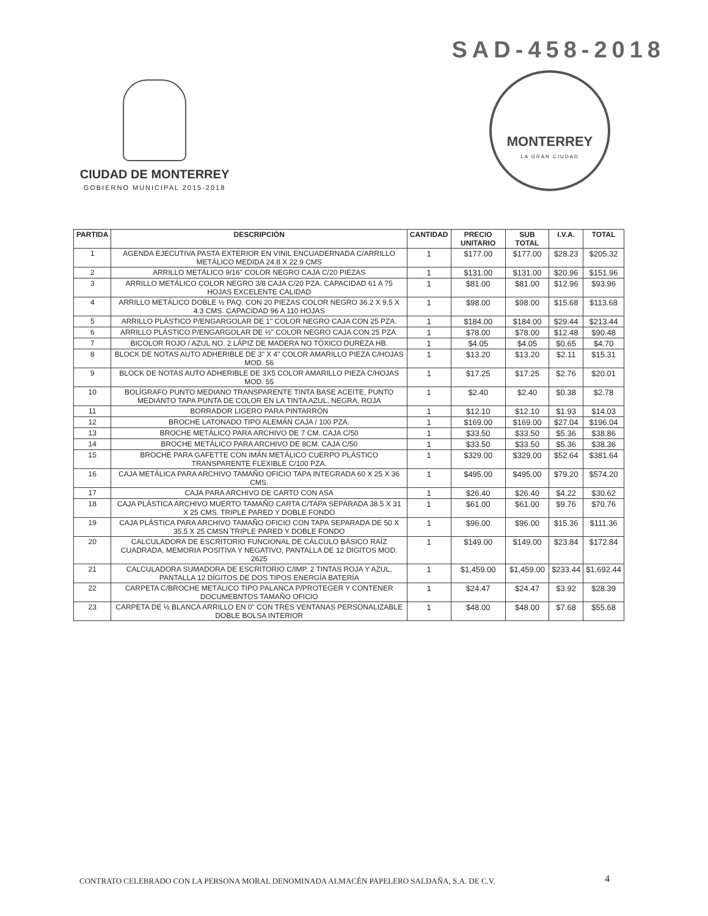SAD-458-2018
CIUDAD DE MONTERREY
GOBIERNO MUNICIPAL 2015-2018
MONTERREY
LA GRAN CIUDAD
| PARTIDA | DESCRIPCIÓN | CANTIDAD | PRECIO UNITARIO | SUB TOTAL | I.V.A. | TOTAL |
| --- | --- | --- | --- | --- | --- | --- |
| 1 | AGENDA EJECUTIVA PASTA EXTERIOR EN VINIL ENCUADERNADA C/ARRILLO METÁLICO MEDIDA 24.8 X 22.9 CMS | 1 | $177.00 | $177.00 | $28.23 | $205.32 |
| 2 | ARRILLO METÁLICO 9/16" COLOR NEGRO CAJA C/20 PIEZAS | 1 | $131.00 | $131.00 | $20.96 | $151.96 |
| 3 | ARRILLO METÁLICO COLOR NEGRO 3/8 CAJA C/20 PZA. CAPACIDAD 61 A 75 HOJAS EXCELENTE CALIDAD | 1 | $81.00 | $81.00 | $12.96 | $93.96 |
| 4 | ARRILLO METÁLICO DOBLE ½ PAQ. CON 20 PIEZAS COLOR NEGRO 36.2 X 9.5 X 4.3 CMS. CAPACIDAD 96 A 110 HOJAS | 1 | $98.00 | $98.00 | $15.68 | $113.68 |
| 5 | ARRILLO PLÁSTICO P/ENGARGOLAR DE 1" COLOR NEGRO CAJA CON 25 PZA. | 1 | $184.00 | $184.00 | $29.44 | $213.44 |
| 6 | ARRILLO PLÁSTICO P/ENGARGOLAR DE ½" COLOR NEGRO CAJA CON 25 PZA. | 1 | $78.00 | $78.00 | $12.48 | $90.48 |
| 7 | BICOLOR ROJO / AZUL NO. 2 LÁPIZ DE MADERA NO TÓXICO DUREZA HB. | 1 | $4.05 | $4.05 | $0.65 | $4.70 |
| 8 | BLOCK DE NOTAS AUTO ADHERIBLE DE 3" X 4" COLOR AMARILLO PIEZA C/HOJAS MOD. 56 | 1 | $13.20 | $13.20 | $2.11 | $15.31 |
| 9 | BLOCK DE NOTAS AUTO ADHERIBLE DE 3X5 COLOR AMARILLO PIEZA C/HOJAS MOD. 55 | 1 | $17.25 | $17.25 | $2.76 | $20.01 |
| 10 | BOLÍGRAFO PUNTO MEDIANO TRANSPARENTE TINTA BASE ACEITE, PUNTO MEDIANTO TAPA PUNTA DE COLOR EN LA TINTA AZUL, NEGRA, ROJA | 1 | $2.40 | $2.40 | $0.38 | $2.78 |
| 11 | BORRADOR LIGERO PARA PINTARRÓN | 1 | $12.10 | $12.10 | $1.93 | $14.03 |
| 12 | BROCHE LATONADO TIPO ALEMÁN CAJA / 100 PZA. | 1 | $169.00 | $169.00 | $27.04 | $196.04 |
| 13 | BROCHE METÁLICO PARA ARCHIVO DE 7 CM. CAJA C/50 | 1 | $33.50 | $33.50 | $5.36 | $38.86 |
| 14 | BROCHE METÁLICO PARA ARCHIVO DE 8CM. CAJA C/50 | 1 | $33.50 | $33.50 | $5.36 | $38.36 |
| 15 | BROCHE PARA GAFETTE CON IMÁN METÁLICO CUERPO PLÁSTICO TRANSPARENTE FLEXIBLE C/100 PZA. | 1 | $329.00 | $329.00 | $52.64 | $381.64 |
| 16 | CAJA METÁLICA PARA ARCHIVO TAMAÑO OFICIO TAPA INTEGRADA 60 X 25 X 36 CMS. | 1 | $495.00 | $495.00 | $79.20 | $574.20 |
| 17 | CAJA PARA ARCHIVO DE CARTO CON ASA | 1 | $26.40 | $26.40 | $4.22 | $30.62 |
| 18 | CAJA PLÁSTICA ARCHIVO MUERTO TAMAÑO CARTA C/TAPA SEPARADA 38.5 X 31 X 25 CMS. TRIPLE PARED Y DOBLE FONDO | 1 | $61.00 | $61.00 | $9.76 | $70.76 |
| 19 | CAJA PLÁSTICA PARA ARCHIVO TAMAÑO OFICIO CON TAPA SEPARADA DE 50 X 35.5 X 25 CMSN TRIPLE PARED Y DOBLE FONDO | 1 | $96.00 | $96.00 | $15.36 | $111.36 |
| 20 | CALCULADORA DE ESCRITORIO FUNCIONAL DE CÁLCULO BÁSICO RAÍZ CUADRADA, MEMORIA POSITIVA Y NEGATIVO, PANTALLA DE 12 DIGITOS MOD. 2625 | 1 | $149.00 | $149.00 | $23.84 | $172.84 |
| 21 | CALCULADORA SUMADORA DE ESCRITORIO C/IMP. 2 TINTAS ROJA Y AZUL, PANTALLA 12 DÍGITOS DE DOS TIPOS ENERGÍA BATERÍA | 1 | $1,459.00 | $1,459.00 | $233.44 | $1,692.44 |
| 22 | CARPETA C/BROCHE METÁLICO TIPO PALANCA P/PROTEGER Y CONTENER DOCUMEBNTOS TAMAÑO OFICIO | 1 | $24.47 | $24.47 | $3.92 | $28.39 |
| 23 | CARPETA DE ½ BLANCA ARRILLO EN 0" CON TRES VENTANAS PERSONALIZABLE DOBLE BOLSA INTERIOR | 1 | $48.00 | $48.00 | $7.68 | $55.68 |
CONTRATO CELEBRADO CON LA PERSONA MORAL DENOMINADA ALMACÉN PAPELERO SALDAÑA, S.A. DE C.V.
4